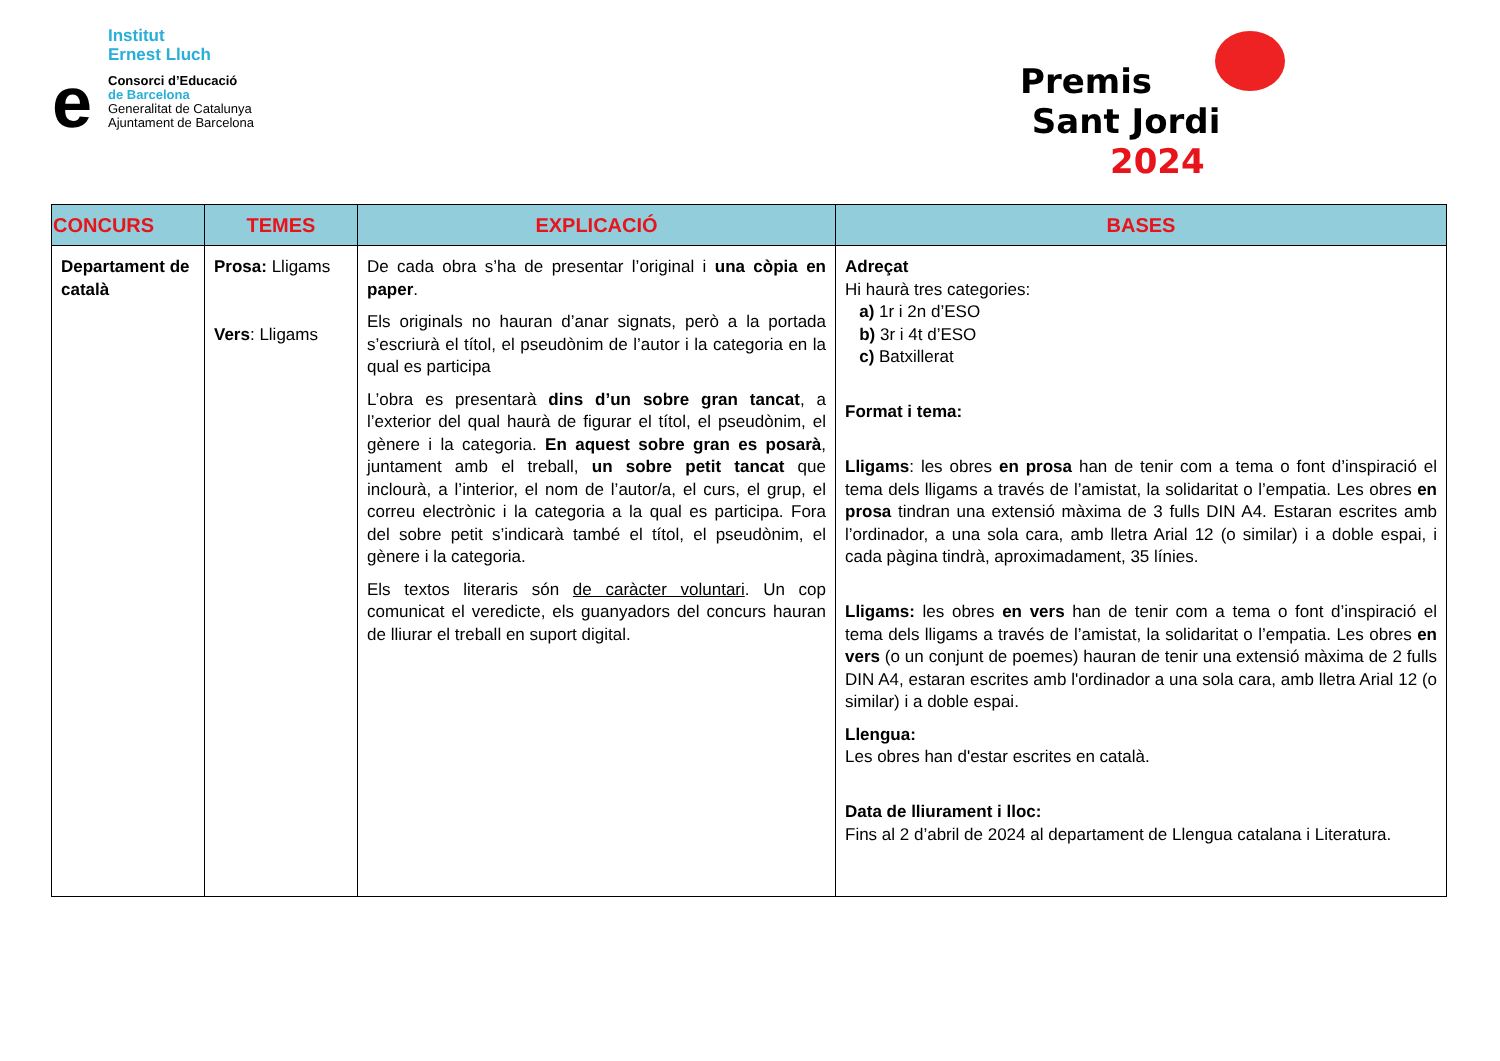Institut
Ernest Lluch
e
Consorci d’Educació
de Barcelona
Generalitat de Catalunya
Ajuntament de Barcelona
Premis
Sant Jordi 2024
| CONCURS | TEMES | EXPLICACIÓ | BASES |
| --- | --- | --- | --- |
| Departament de català | Prosa: Lligams Vers : Lligams | De cada obra s’ha de presentar l’original i una còpia en paper . Els originals no hauran d’anar signats, però a la portada s’escriurà el títol, el pseudònim de l’autor i la categoria en la qual es participa L’obra es presentarà dins d’un sobre gran tancat , a l’exterior del qual haurà de figurar el títol, el pseudònim, el gènere i la categoria. En aquest sobre gran es posarà , juntament amb el treball, un sobre petit tancat que inclourà, a l’interior, el nom de l’autor/a, el curs, el grup, el correu electrònic i la categoria a la qual es participa. Fora del sobre petit s’indicarà també el títol, el pseudònim, el gènere i la categoria. Els textos literaris són de caràcter voluntari . Un cop comunicat el veredicte, els guanyadors del concurs hauran de lliurar el treball en suport digital. | Adreçat Hi haurà tres categories: a) 1r i 2n d’ESO b) 3r i 4t d’ESO c) Batxillerat Format i tema: Lligams : les obres en prosa han de tenir com a tema o font d’inspiració el tema dels lligams a través de l’amistat, la solidaritat o l’empatia. Les obres en prosa tindran una extensió màxima de 3 fulls DIN A4. Estaran escrites amb l’ordinador, a una sola cara, amb lletra Arial 12 (o similar) i a doble espai, i cada pàgina tindrà, aproximadament, 35 línies. Lligams: les obres en vers han de tenir com a tema o font d’inspiració el tema dels lligams a través de l’amistat, la solidaritat o l’empatia. Les obres en vers (o un conjunt de poemes) hauran de tenir una extensió màxima de 2 fulls DIN A4, estaran escrites amb l'ordinador a una sola cara, amb lletra Arial 12 (o similar) i a doble espai. Llengua: Les obres han d'estar escrites en català. Data de lliurament i lloc: Fins al 2 d’abril de 2024 al departament de Llengua catalana i Literatura. |